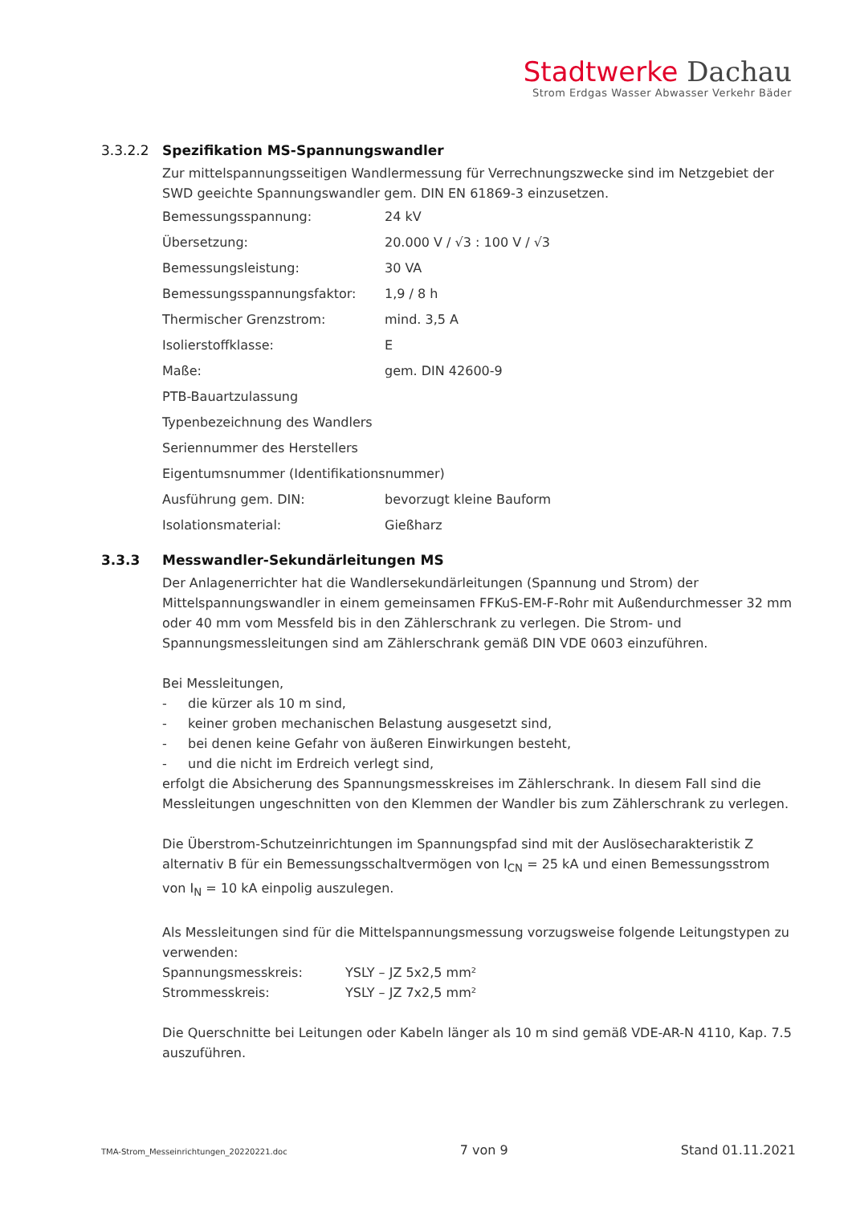Stadtwerke Dachau
Strom Erdgas Wasser Abwasser Verkehr Bäder
3.3.2.2 Spezifikation MS-Spannungswandler
Zur mittelspannungsseitigen Wandlermessung für Verrechnungszwecke sind im Netzgebiet der SWD geeichte Spannungswandler gem. DIN EN 61869-3 einzusetzen.
Bemessungsspannung: 24 kV
Übersetzung: 20.000 V / √3 : 100 V / √3
Bemessungsleistung: 30 VA
Bemessungsspannungsfaktor: 1,9 / 8 h
Thermischer Grenzstrom: mind. 3,5 A
Isolierstoffklasse: E
Maße: gem. DIN 42600-9
PTB-Bauartzulassung
Typenbezeichnung des Wandlers
Seriennummer des Herstellers
Eigentumsnummer (Identifikationsnummer)
Ausführung gem. DIN: bevorzugt kleine Bauform
Isolationsmaterial: Gießharz
3.3.3 Messwandler-Sekundärleitungen MS
Der Anlagenerrichter hat die Wandlersekundärleitungen (Spannung und Strom) der Mittelspannungswandler in einem gemeinsamen FFKuS-EM-F-Rohr mit Außendurchmesser 32 mm oder 40 mm vom Messfeld bis in den Zählerschrank zu verlegen. Die Strom- und Spannungsmessleitungen sind am Zählerschrank gemäß DIN VDE 0603 einzuführen.
Bei Messleitungen,
- die kürzer als 10 m sind,
- keiner groben mechanischen Belastung ausgesetzt sind,
- bei denen keine Gefahr von äußeren Einwirkungen besteht,
- und die nicht im Erdreich verlegt sind,
erfolgt die Absicherung des Spannungsmesskreises im Zählerschrank. In diesem Fall sind die Messleitungen ungeschnitten von den Klemmen der Wandler bis zum Zählerschrank zu verlegen.
Die Überstrom-Schutzeinrichtungen im Spannungspfad sind mit der Auslösecharakteristik Z alternativ B für ein Bemessungsschaltvermögen von I<sub>CN</sub> = 25 kA und einen Bemessungsstrom von I<sub>N</sub> = 10 kA einpolig auszulegen.
Als Messleitungen sind für die Mittelspannungsmessung vorzugsweise folgende Leitungstypen zu verwenden:
Spannungsmesskreis: YSLY – JZ 5x2,5 mm²
Strommesskreis: YSLY – JZ 7x2,5 mm²
Die Querschnitte bei Leitungen oder Kabeln länger als 10 m sind gemäß VDE-AR-N 4110, Kap. 7.5 auszuführen.
TMA-Strom_Messeinrichtungen_20220221.doc 7 von 9 Stand 01.11.2021